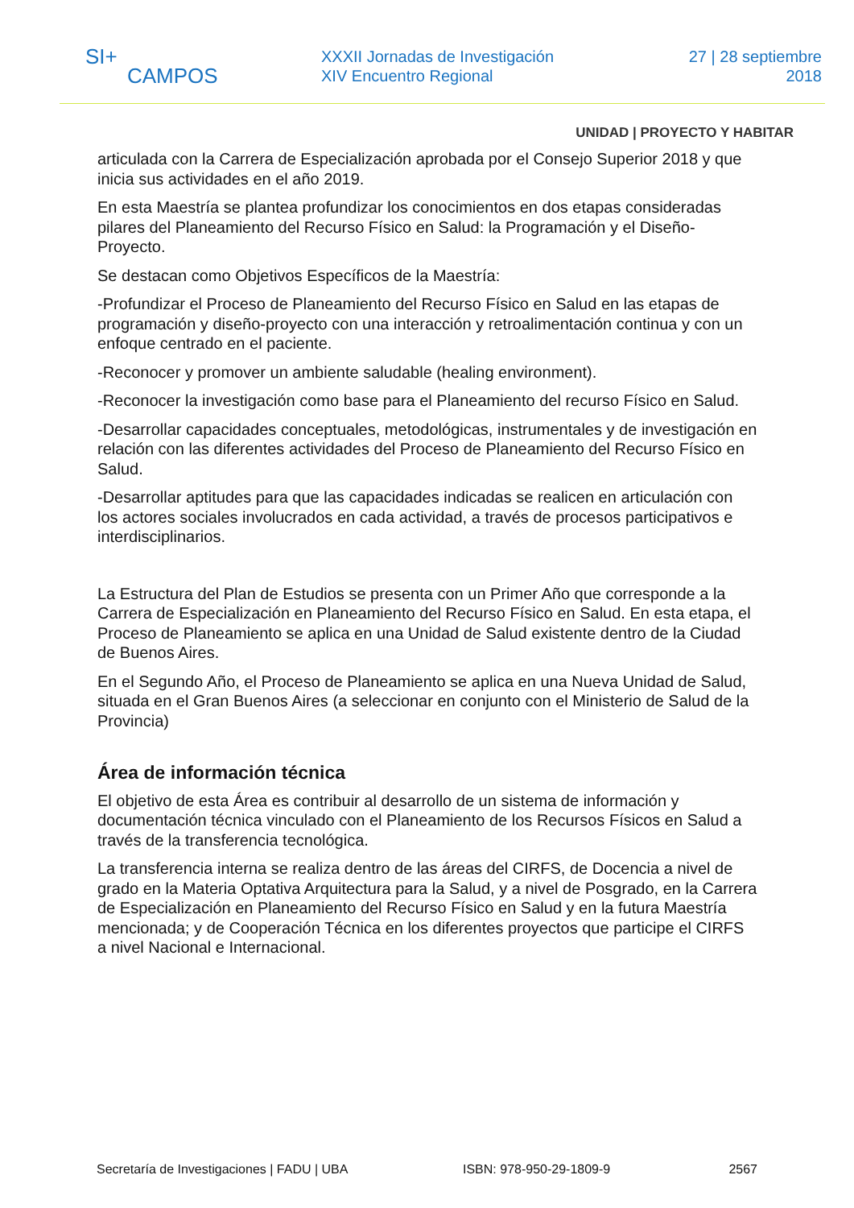SI+
CAMPOS
XXXII Jornadas de Investigación
XIV Encuentro Regional
27 | 28 septiembre
2018
UNIDAD | PROYECTO Y HABITAR
articulada con la Carrera de Especialización aprobada por el Consejo Superior 2018 y que inicia sus actividades en el año 2019.
En esta Maestría se plantea profundizar los conocimientos en dos etapas consideradas pilares del Planeamiento del Recurso Físico en Salud: la Programación y el Diseño-Proyecto.
Se destacan como Objetivos Específicos de la Maestría:
-Profundizar el Proceso de Planeamiento del Recurso Físico en Salud en las etapas de programación y diseño-proyecto con una interacción y retroalimentación continua y con un enfoque centrado en el paciente.
-Reconocer y promover un ambiente saludable (healing environment).
-Reconocer la investigación como base para el Planeamiento del recurso Físico en Salud.
-Desarrollar capacidades conceptuales, metodológicas, instrumentales y de investigación en relación con las diferentes actividades del Proceso de Planeamiento del Recurso Físico en Salud.
-Desarrollar aptitudes para que las capacidades indicadas se realicen en articulación con los actores sociales involucrados en cada actividad, a través de procesos participativos e interdisciplinarios.
La Estructura del Plan de Estudios se presenta con un Primer Año que corresponde a la Carrera de Especialización en Planeamiento del Recurso Físico en Salud. En esta etapa, el Proceso de Planeamiento se aplica en una Unidad de Salud existente dentro de la Ciudad de Buenos Aires.
En el Segundo Año, el Proceso de Planeamiento se aplica en una Nueva Unidad de Salud, situada en el Gran Buenos Aires (a seleccionar en conjunto con el Ministerio de Salud de la Provincia)
Área de información técnica
El objetivo de esta Área es contribuir al desarrollo de un sistema de información y documentación técnica vinculado con el Planeamiento de los Recursos Físicos en Salud a través de la transferencia tecnológica.
La transferencia interna se realiza dentro de las áreas del CIRFS, de Docencia a nivel de grado en la Materia Optativa Arquitectura para la Salud, y a nivel de Posgrado, en la Carrera de Especialización en Planeamiento del Recurso Físico en Salud y en la futura Maestría mencionada; y de Cooperación Técnica en los diferentes proyectos que participe el CIRFS a nivel Nacional e Internacional.
Secretaría de Investigaciones | FADU | UBA ISBN: 978-950-29-1809-9 2567